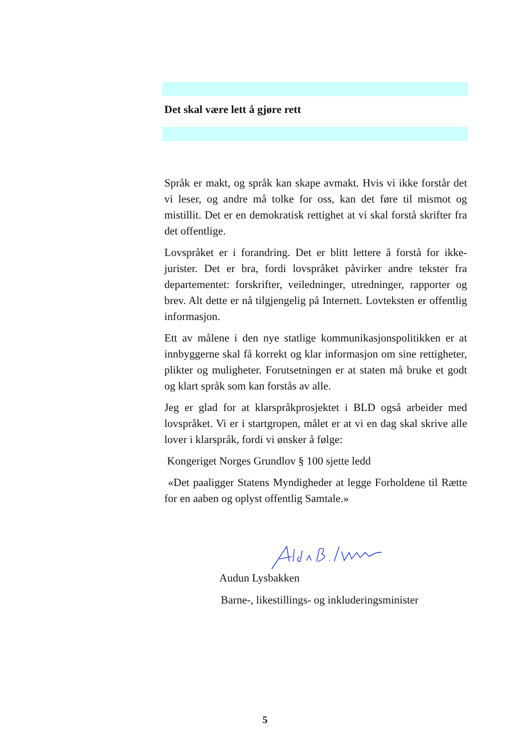Det skal være lett å gjøre rett
Språk er makt, og språk kan skape avmakt. Hvis vi ikke forstår det vi leser, og andre må tolke for oss, kan det føre til mismot og mistillit. Det er en demokratisk rettighet at vi skal forstå skrifter fra det offentlige.
Lovspråket er i forandring. Det er blitt lettere å forstå for ikke-jurister. Det er bra, fordi lovspråket påvirker andre tekster fra departementet: forskrifter, veiledninger, utredninger, rapporter og brev. Alt dette er nå tilgjengelig på Internett. Lovteksten er offentlig informasjon.
Ett av målene i den nye statlige kommunikasjonspolitikken er at innbyggerne skal få korrekt og klar informasjon om sine rettigheter, plikter og muligheter. Forutsetningen er at staten må bruke et godt og klart språk som kan forstås av alle.
Jeg er glad for at klarspråkprosjektet i BLD også arbeider med lovspråket. Vi er i startgropen, målet er at vi en dag skal skrive alle lover i klarspråk, fordi vi ønsker å følge:
Kongeriget Norges Grundlov § 100 sjette ledd
«Det paaligger Statens Myndigheder at legge Forholdene til Rætte for en aaben og oplyst offentlig Samtale.»
Audun Lysbakken
Barne-, likestillings- og inkluderingsminister
5